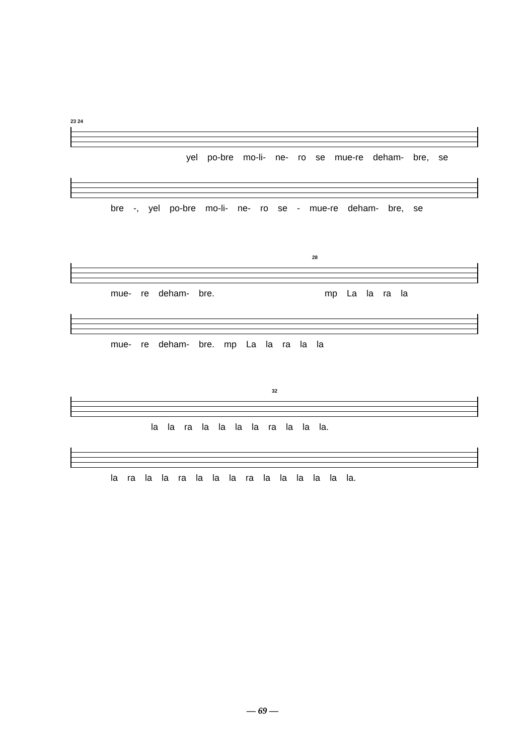23 24
yel po-bre mo-li- ne- ro se mue-re deham- bre, se
bre -, yel po-bre mo-li- ne- ro se - mue-re deham- bre, se
28
mue- re deham- bre. mp La la ra la
mue- re deham- bre. mp La la ra la la
32
la la ra la la la la ra la la la.
la ra la la ra la la la ra la la la la la la.
— 69 —